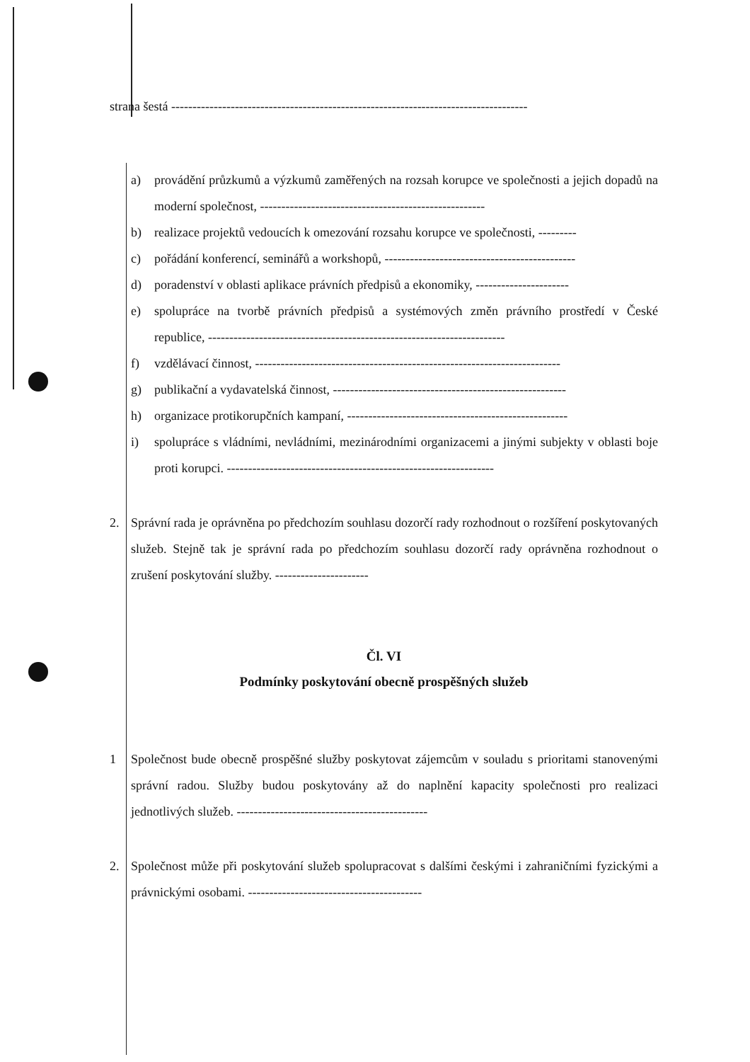strana šestá ------------------------------------------------------------------------------------
a) provádění průzkumů a výzkumů zaměřených na rozsah korupce ve společnosti a jejich dopadů na moderní společnost, -----------------------------------------------------
b) realizace projektů vedoucích k omezování rozsahu korupce ve společnosti, ---------
c) pořádání konferencí, seminářů a workshopů, ---------------------------------------------
d) poradenství v oblasti aplikace právních předpisů a ekonomiky, ----------------------
e) spolupráce na tvorbě právních předpisů a systémových změn právního prostředí v České republice, ----------------------------------------------------------------------
f) vzdělávací činnost, ------------------------------------------------------------------------
g) publikační a vydavatelská činnost, -------------------------------------------------------
h) organizace protikorupčních kampaní, ----------------------------------------------------
i) spolupráce s vládními, nevládními, mezinárodními organizacemi a jinými subjekty v oblasti boje proti korupci. ---------------------------------------------------------------
2. Správní rada je oprávněna po předchozím souhlasu dozorčí rady rozhodnout o rozšíření poskytovaných služeb. Stejně tak je správní rada po předchozím souhlasu dozorčí rady oprávněna rozhodnout o zrušení poskytování služby. ----------------------
Čl. VI
Podmínky poskytování obecně prospěšných služeb
1 Společnost bude obecně prospěšné služby poskytovat zájemcům v souladu s prioritami stanovenými správní radou. Služby budou poskytovány až do naplnění kapacity společnosti pro realizaci jednotlivých služeb. ---------------------------------------------
2. Společnost může při poskytování služeb spolupracovat s dalšími českými i zahraničními fyzickými a právnickými osobami. -----------------------------------------